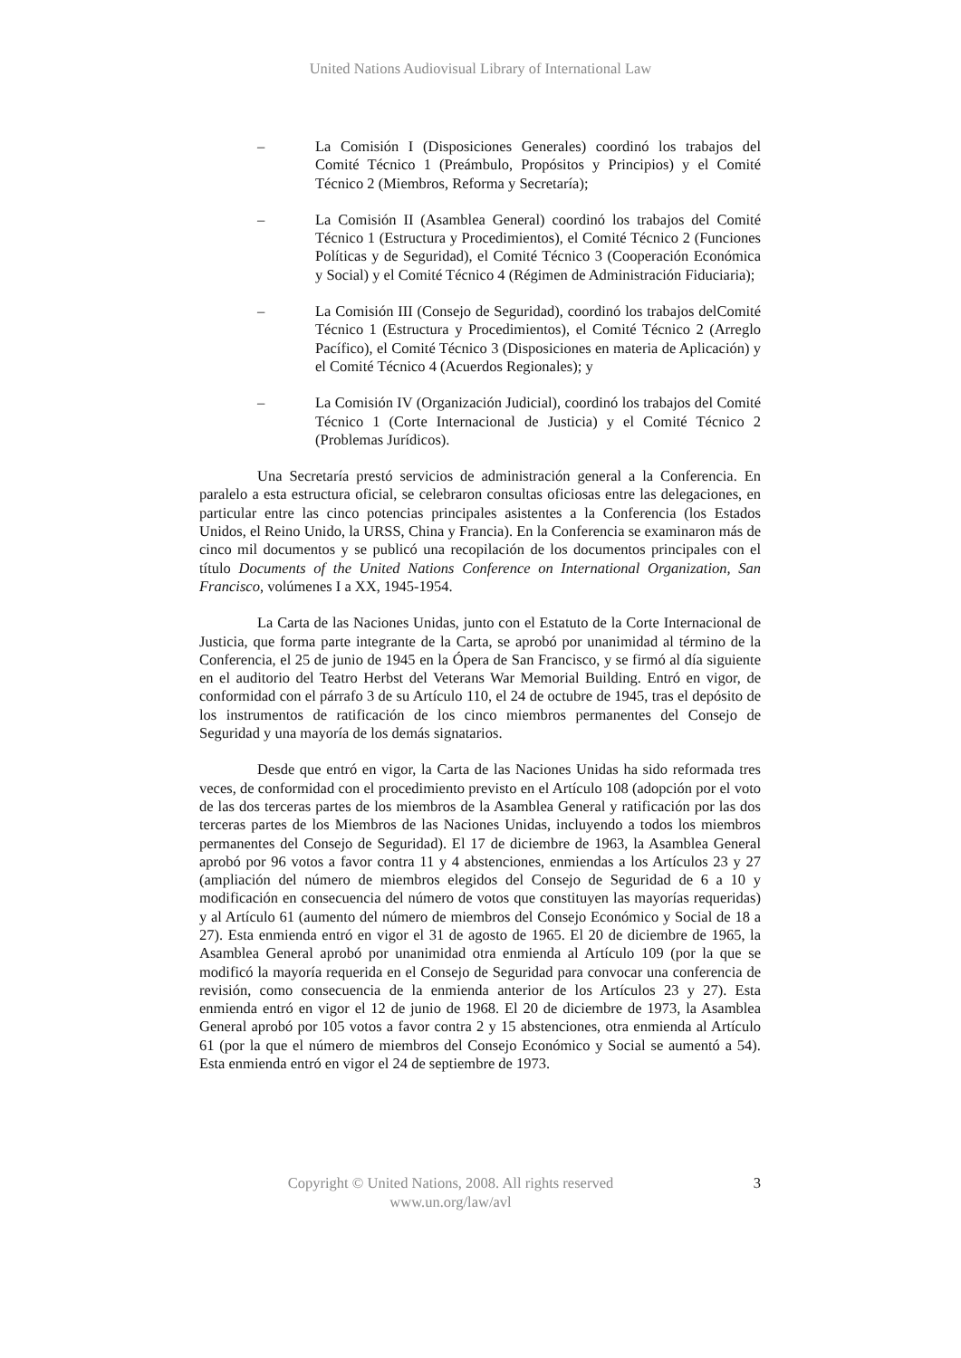United Nations Audiovisual Library of International Law
– La Comisión I (Disposiciones Generales) coordinó los trabajos del Comité Técnico 1 (Preámbulo, Propósitos y Principios) y el Comité Técnico 2 (Miembros, Reforma y Secretaría);
– La Comisión II (Asamblea General) coordinó los trabajos del Comité Técnico 1 (Estructura y Procedimientos), el Comité Técnico 2 (Funciones Políticas y de Seguridad), el Comité Técnico 3 (Cooperación Económica y Social) y el Comité Técnico 4 (Régimen de Administración Fiduciaria);
– La Comisión III (Consejo de Seguridad), coordinó los trabajos delComité Técnico 1 (Estructura y Procedimientos), el Comité Técnico 2 (Arreglo Pacífico), el Comité Técnico 3 (Disposiciones en materia de Aplicación) y el Comité Técnico 4 (Acuerdos Regionales); y
– La Comisión IV (Organización Judicial), coordinó los trabajos del Comité Técnico 1 (Corte Internacional de Justicia) y el Comité Técnico 2 (Problemas Jurídicos).
Una Secretaría prestó servicios de administración general a la Conferencia. En paralelo a esta estructura oficial, se celebraron consultas oficiosas entre las delegaciones, en particular entre las cinco potencias principales asistentes a la Conferencia (los Estados Unidos, el Reino Unido, la URSS, China y Francia). En la Conferencia se examinaron más de cinco mil documentos y se publicó una recopilación de los documentos principales con el título Documents of the United Nations Conference on International Organization, San Francisco, volúmenes I a XX, 1945-1954.
La Carta de las Naciones Unidas, junto con el Estatuto de la Corte Internacional de Justicia, que forma parte integrante de la Carta, se aprobó por unanimidad al término de la Conferencia, el 25 de junio de 1945 en la Ópera de San Francisco, y se firmó al día siguiente en el auditorio del Teatro Herbst del Veterans War Memorial Building. Entró en vigor, de conformidad con el párrafo 3 de su Artículo 110, el 24 de octubre de 1945, tras el depósito de los instrumentos de ratificación de los cinco miembros permanentes del Consejo de Seguridad y una mayoría de los demás signatarios.
Desde que entró en vigor, la Carta de las Naciones Unidas ha sido reformada tres veces, de conformidad con el procedimiento previsto en el Artículo 108 (adopción por el voto de las dos terceras partes de los miembros de la Asamblea General y ratificación por las dos terceras partes de los Miembros de las Naciones Unidas, incluyendo a todos los miembros permanentes del Consejo de Seguridad). El 17 de diciembre de 1963, la Asamblea General aprobó por 96 votos a favor contra 11 y 4 abstenciones, enmiendas a los Artículos 23 y 27 (ampliación del número de miembros elegidos del Consejo de Seguridad de 6 a 10 y modificación en consecuencia del número de votos que constituyen las mayorías requeridas) y al Artículo 61 (aumento del número de miembros del Consejo Económico y Social de 18 a 27). Esta enmienda entró en vigor el 31 de agosto de 1965. El 20 de diciembre de 1965, la Asamblea General aprobó por unanimidad otra enmienda al Artículo 109 (por la que se modificó la mayoría requerida en el Consejo de Seguridad para convocar una conferencia de revisión, como consecuencia de la enmienda anterior de los Artículos 23 y 27). Esta enmienda entró en vigor el 12 de junio de 1968. El 20 de diciembre de 1973, la Asamblea General aprobó por 105 votos a favor contra 2 y 15 abstenciones, otra enmienda al Artículo 61 (por la que el número de miembros del Consejo Económico y Social se aumentó a 54). Esta enmienda entró en vigor el 24 de septiembre de 1973.
Copyright © United Nations, 2008. All rights reserved
www.un.org/law/avl
3